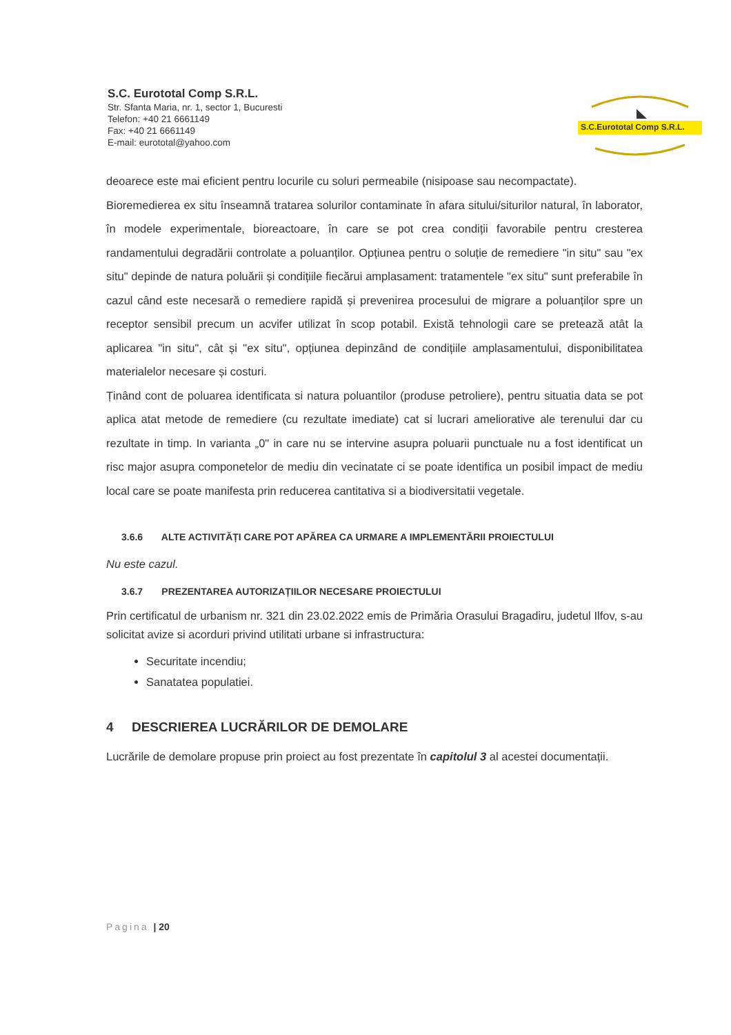S.C. Eurototal Comp S.R.L.
Str. Sfanta Maria, nr. 1, sector 1, Bucuresti
Telefon: +40 21 6661149
Fax: +40 21 6661149
E-mail: eurototal@yahoo.com
S.C.Eurototal Comp S.R.L.
deoarece este mai eficient pentru locurile cu soluri permeabile (nisipoase sau necompactate).
Bioremedierea ex situ înseamnă tratarea solurilor contaminate în afara sitului/siturilor natural, în laborator, în modele experimentale, bioreactoare, în care se pot crea condiții favorabile pentru cresterea randamentului degradării controlate a poluanților. Opțiunea pentru o soluție de remediere "in situ" sau "ex situ" depinde de natura poluării și condițiile fiecărui amplasament: tratamentele "ex situ" sunt preferabile în cazul când este necesară o remediere rapidă și prevenirea procesului de migrare a poluanților spre un receptor sensibil precum un acvifer utilizat în scop potabil. Există tehnologii care se pretează atât la aplicarea "in situ", cât și "ex situ", opțiunea depinzând de condițiile amplasamentului, disponibilitatea materialelor necesare și costuri.
Ținând cont de poluarea identificata si natura poluantilor (produse petroliere), pentru situatia data se pot aplica atat metode de remediere (cu rezultate imediate) cat si lucrari ameliorative ale terenului dar cu rezultate in timp. In varianta „0" in care nu se intervine asupra poluarii punctuale nu a fost identificat un risc major asupra componetelor de mediu din vecinatate ci se poate identifica un posibil impact de mediu local care se poate manifesta prin reducerea cantitativa si a biodiversitatii vegetale.
3.6.6 ALTE ACTIVITĂȚI CARE POT APĂREA CA URMARE A IMPLEMENTĂRII PROIECTULUI
Nu este cazul.
3.6.7 PREZENTAREA AUTORIZAȚIILOR NECESARE PROIECTULUI
Prin certificatul de urbanism nr. 321 din 23.02.2022 emis de Primăria Orasului Bragadiru, judetul Ilfov, s-au solicitat avize si acorduri privind utilitati urbane si infrastructura:
Securitate incendiu;
Sanatatea populatiei.
4 DESCRIEREA LUCRĂRILOR DE DEMOLARE
Lucrările de demolare propuse prin proiect au fost prezentate în capitolul 3 al acestei documentații.
Pagina | 20